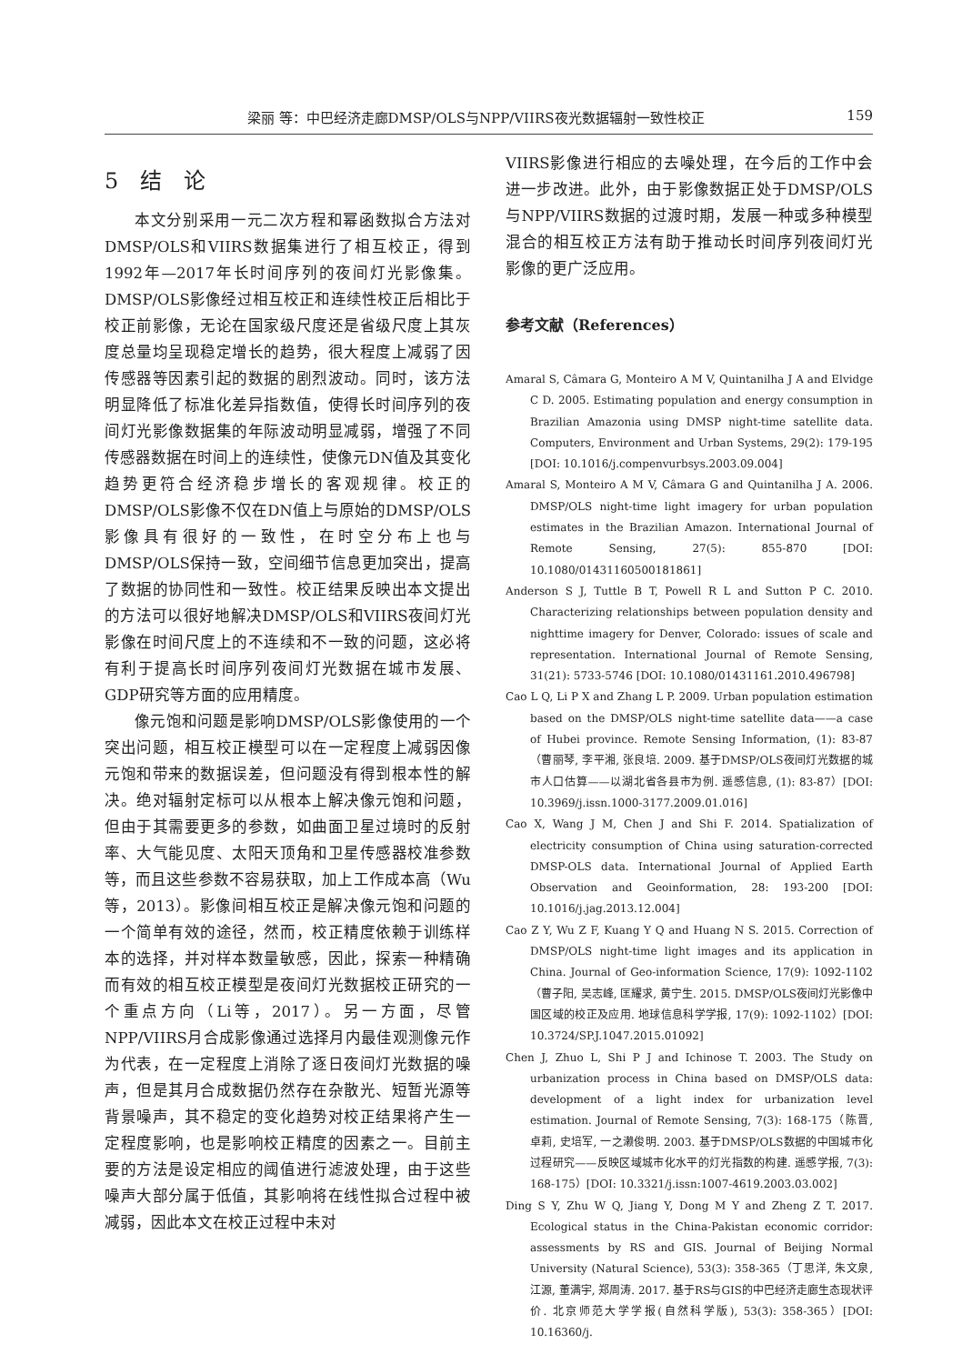梁丽 等：中巴经济走廊DMSP/OLS与NPP/VIIRS夜光数据辐射一致性校正 159
5　结　论
本文分别采用一元二次方程和幂函数拟合方法对DMSP/OLS和VIIRS数据集进行了相互校正，得到1992年—2017年长时间序列的夜间灯光影像集。DMSP/OLS影像经过相互校正和连续性校正后相比于校正前影像，无论在国家级尺度还是省级尺度上其灰度总量均呈现稳定增长的趋势，很大程度上减弱了因传感器等因素引起的数据的剧烈波动。同时，该方法明显降低了标准化差异指数值，使得长时间序列的夜间灯光影像数据集的年际波动明显减弱，增强了不同传感器数据在时间上的连续性，使像元DN值及其变化趋势更符合经济稳步增长的客观规律。校正的DMSP/OLS影像不仅在DN值上与原始的DMSP/OLS影像具有很好的一致性，在时空分布上也与DMSP/OLS保持一致，空间细节信息更加突出，提高了数据的协同性和一致性。校正结果反映出本文提出的方法可以很好地解决DMSP/OLS和VIIRS夜间灯光影像在时间尺度上的不连续和不一致的问题，这必将有利于提高长时间序列夜间灯光数据在城市发展、GDP研究等方面的应用精度。
像元饱和问题是影响DMSP/OLS影像使用的一个突出问题，相互校正模型可以在一定程度上减弱因像元饱和带来的数据误差，但问题没有得到根本性的解决。绝对辐射定标可以从根本上解决像元饱和问题，但由于其需要更多的参数，如曲面卫星过境时的反射率、大气能见度、太阳天顶角和卫星传感器校准参数等，而且这些参数不容易获取，加上工作成本高（Wu等，2013）。影像间相互校正是解决像元饱和问题的一个简单有效的途径，然而，校正精度依赖于训练样本的选择，并对样本数量敏感，因此，探索一种精确而有效的相互校正模型是夜间灯光数据校正研究的一个重点方向（Li等，2017）。另一方面，尽管NPP/VIIRS月合成影像通过选择月内最佳观测像元作为代表，在一定程度上消除了逐日夜间灯光数据的噪声，但是其月合成数据仍然存在杂散光、短暂光源等背景噪声，其不稳定的变化趋势对校正结果将产生一定程度影响，也是影响校正精度的因素之一。目前主要的方法是设定相应的阈值进行滤波处理，由于这些噪声大部分属于低值，其影响将在线性拟合过程中被减弱，因此本文在校正过程中未对
VIIRS影像进行相应的去噪处理，在今后的工作中会进一步改进。此外，由于影像数据正处于DMSP/OLS与NPP/VIIRS数据的过渡时期，发展一种或多种模型混合的相互校正方法有助于推动长时间序列夜间灯光影像的更广泛应用。
参考文献（References）
Amaral S, Câmara G, Monteiro A M V, Quintanilha J A and Elvidge C D. 2005. Estimating population and energy consumption in Brazilian Amazonia using DMSP night-time satellite data. Computers, Environment and Urban Systems, 29(2): 179-195 [DOI: 10.1016/j.compenvurbsys.2003.09.004]
Amaral S, Monteiro A M V, Câmara G and Quintanilha J A. 2006. DMSP/OLS night-time light imagery for urban population estimates in the Brazilian Amazon. International Journal of Remote Sensing, 27(5): 855-870 [DOI: 10.1080/01431160500181861]
Anderson S J, Tuttle B T, Powell R L and Sutton P C. 2010. Characterizing relationships between population density and nighttime imagery for Denver, Colorado: issues of scale and representation. International Journal of Remote Sensing, 31(21): 5733-5746 [DOI: 10.1080/01431161.2010.496798]
Cao L Q, Li P X and Zhang L P. 2009. Urban population estimation based on the DMSP/OLS night-time satellite data——a case of Hubei province. Remote Sensing Information, (1): 83-87（曹丽琴, 李平湘, 张良培. 2009. 基于DMSP/OLS夜间灯光数据的城市人口估算——以湖北省各县市为例. 遥感信息, (1): 83-87）[DOI: 10.3969/j.issn.1000-3177.2009.01.016]
Cao X, Wang J M, Chen J and Shi F. 2014. Spatialization of electricity consumption of China using saturation-corrected DMSP-OLS data. International Journal of Applied Earth Observation and Geoinformation, 28: 193-200 [DOI: 10.1016/j.jag.2013.12.004]
Cao Z Y, Wu Z F, Kuang Y Q and Huang N S. 2015. Correction of DMSP/OLS night-time light images and its application in China. Journal of Geo-information Science, 17(9): 1092-1102（曹子阳, 吴志峰, 匡耀求, 黄宁生. 2015. DMSP/OLS夜间灯光影像中国区域的校正及应用. 地球信息科学学报, 17(9): 1092-1102）[DOI: 10.3724/SP.J.1047.2015.01092]
Chen J, Zhuo L, Shi P J and Ichinose T. 2003. The Study on urbanization process in China based on DMSP/OLS data: development of a light index for urbanization level estimation. Journal of Remote Sensing, 7(3): 168-175（陈晋, 卓莉, 史培军, 一之濑俊明. 2003. 基于DMSP/OLS数据的中国城市化过程研究——反映区域城市化水平的灯光指数的构建. 遥感学报, 7(3): 168-175）[DOI: 10.3321/j.issn:1007-4619.2003.03.002]
Ding S Y, Zhu W Q, Jiang Y, Dong M Y and Zheng Z T. 2017. Ecological status in the China-Pakistan economic corridor: assessments by RS and GIS. Journal of Beijing Normal University (Natural Science), 53(3): 358-365（丁思洋, 朱文泉, 江源, 董满宇, 郑周涛. 2017. 基于RS与GIS的中巴经济走廊生态现状评价. 北京师范大学学报(自然科学版), 53(3): 358-365）[DOI: 10.16360/j.